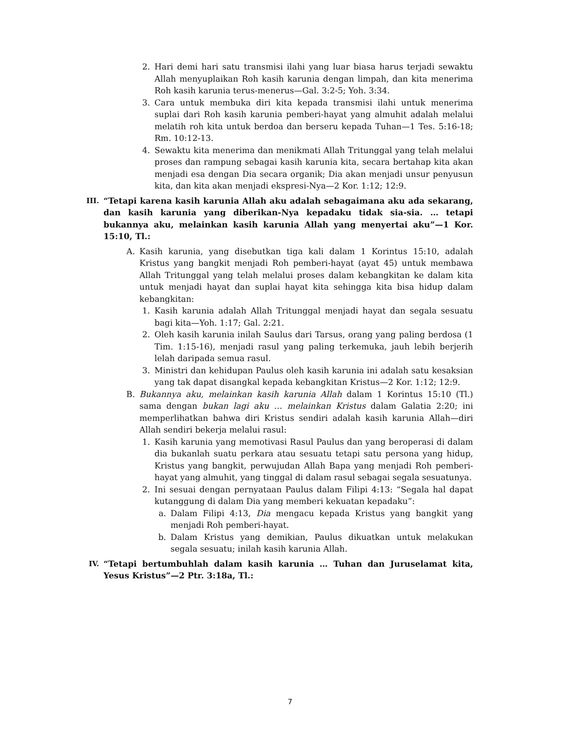2. Hari demi hari satu transmisi ilahi yang luar biasa harus terjadi sewaktu Allah menyuplaikan Roh kasih karunia dengan limpah, dan kita menerima Roh kasih karunia terus-menerus—Gal. 3:2-5; Yoh. 3:34.
3. Cara untuk membuka diri kita kepada transmisi ilahi untuk menerima suplai dari Roh kasih karunia pemberi-hayat yang almuhit adalah melalui melatih roh kita untuk berdoa dan berseru kepada Tuhan—1 Tes. 5:16-18; Rm. 10:12-13.
4. Sewaktu kita menerima dan menikmati Allah Tritunggal yang telah melalui proses dan rampung sebagai kasih karunia kita, secara bertahap kita akan menjadi esa dengan Dia secara organik; Dia akan menjadi unsur penyusun kita, dan kita akan menjadi ekspresi-Nya—2 Kor. 1:12; 12:9.
III. “Tetapi karena kasih karunia Allah aku adalah sebagaimana aku ada sekarang, dan kasih karunia yang diberikan-Nya kepadaku tidak sia-sia. … tetapi bukannya aku, melainkan kasih karunia Allah yang menyertai aku”—1 Kor. 15:10, Tl.:
A. Kasih karunia, yang disebutkan tiga kali dalam 1 Korintus 15:10, adalah Kristus yang bangkit menjadi Roh pemberi-hayat (ayat 45) untuk membawa Allah Tritunggal yang telah melalui proses dalam kebangkitan ke dalam kita untuk menjadi hayat dan suplai hayat kita sehingga kita bisa hidup dalam kebangkitan:
1. Kasih karunia adalah Allah Tritunggal menjadi hayat dan segala sesuatu bagi kita—Yoh. 1:17; Gal. 2:21.
2. Oleh kasih karunia inilah Saulus dari Tarsus, orang yang paling berdosa (1 Tim. 1:15-16), menjadi rasul yang paling terkemuka, jauh lebih berjerih lelah daripada semua rasul.
3. Ministri dan kehidupan Paulus oleh kasih karunia ini adalah satu kesaksian yang tak dapat disangkal kepada kebangkitan Kristus—2 Kor. 1:12; 12:9.
B. Bukannya aku, melainkan kasih karunia Allah dalam 1 Korintus 15:10 (Tl.) sama dengan bukan lagi aku … melainkan Kristus dalam Galatia 2:20; ini memperlihatkan bahwa diri Kristus sendiri adalah kasih karunia Allah—diri Allah sendiri bekerja melalui rasul:
1. Kasih karunia yang memotivasi Rasul Paulus dan yang beroperasi di dalam dia bukanlah suatu perkara atau sesuatu tetapi satu persona yang hidup, Kristus yang bangkit, perwujudan Allah Bapa yang menjadi Roh pemberi-hayat yang almuhit, yang tinggal di dalam rasul sebagai segala sesuatunya.
2. Ini sesuai dengan pernyataan Paulus dalam Filipi 4:13: “Segala hal dapat kutanggung di dalam Dia yang memberi kekuatan kepadaku”:
a. Dalam Filipi 4:13, Dia mengacu kepada Kristus yang bangkit yang menjadi Roh pemberi-hayat.
b. Dalam Kristus yang demikian, Paulus dikuatkan untuk melakukan segala sesuatu; inilah kasih karunia Allah.
IV. “Tetapi bertumbuhlah dalam kasih karunia … Tuhan dan Juruselamat kita, Yesus Kristus”—2 Ptr. 3:18a, Tl.:
7